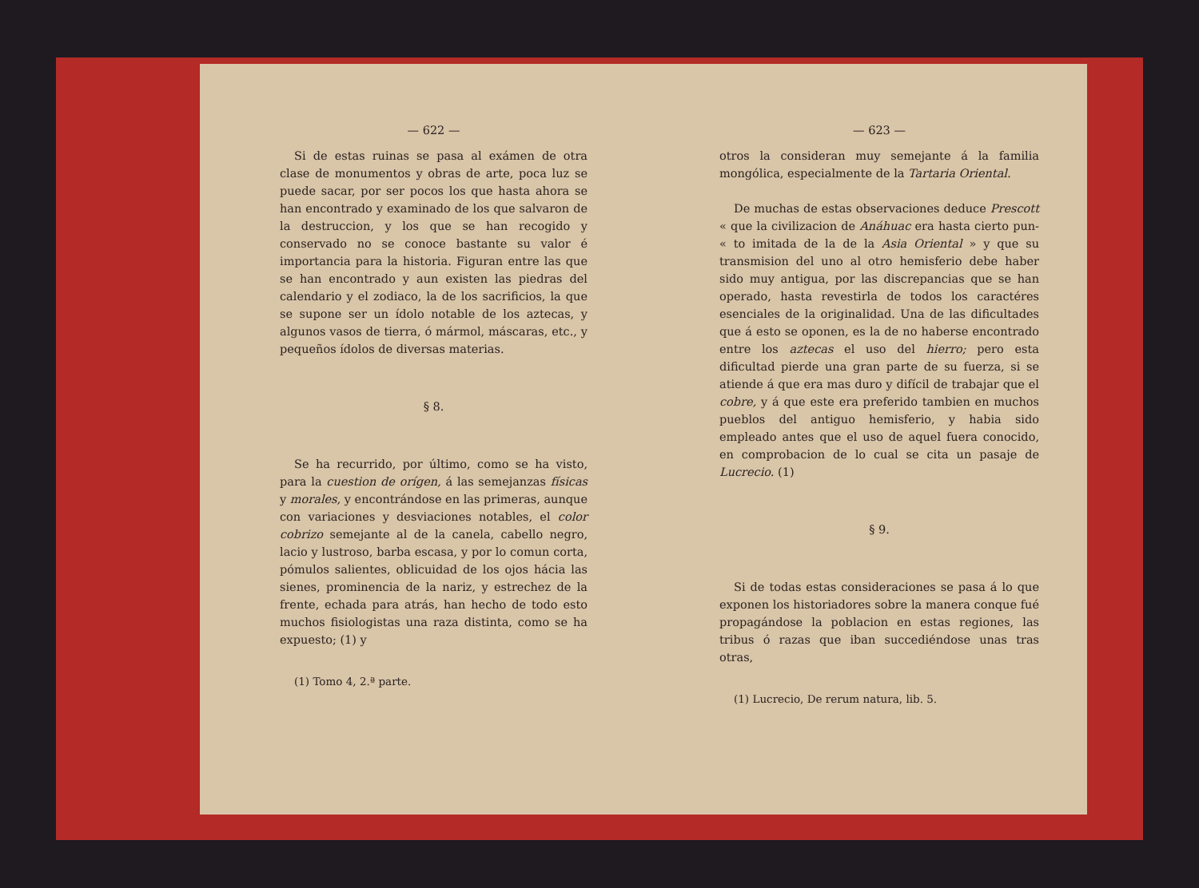— 622 —
Si de estas ruinas se pasa al exámen de otra clase de monumentos y obras de arte, poca luz se puede sacar, por ser pocos los que hasta ahora se han encontrado y examinado de los que salvaron de la destruccion, y los que se han recogido y conservado no se conoce bastante su valor é importancia para la historia. Figuran entre las que se han encontrado y aun existen las piedras del calendario y el zodiaco, la de los sacrificios, la que se supone ser un ídolo notable de los aztecas, y algunos vasos de tierra, ó mármol, máscaras, etc., y pequeños ídolos de diversas materias.
§ 8.
Se ha recurrido, por último, como se ha visto, para la cuestion de orígen, á las semejanzas físicas y morales, y encontrándose en las primeras, aunque con variaciones y desviaciones notables, el color cobrizo semejante al de la canela, cabello negro, lacio y lustroso, barba escasa, y por lo comun corta, pómulos salientes, oblicuidad de los ojos hácia las sienes, prominencia de la nariz, y estrechez de la frente, echada para atrás, han hecho de todo esto muchos fisiologistas una raza distinta, como se ha expuesto; (1) y
(1) Tomo 4, 2.ª parte.
— 623 —
otros la consideran muy semejante á la familia mongólica, especialmente de la Tartaria Oriental.
De muchas de estas observaciones deduce Prescott « que la civilizacion de Anáhuac era hasta cierto pun- « to imitada de la de la Asia Oriental » y que su transmision del uno al otro hemisferio debe haber sido muy antigua, por las discrepancias que se han operado, hasta revestirla de todos los caractéres esenciales de la originalidad. Una de las dificultades que á esto se oponen, es la de no haberse encontrado entre los aztecas el uso del hierro; pero esta dificultad pierde una gran parte de su fuerza, si se atiende á que era mas duro y difícil de trabajar que el cobre, y á que este era preferido tambien en muchos pueblos del antiguo hemisferio, y habia sido empleado antes que el uso de aquel fuera conocido, en comprobacion de lo cual se cita un pasaje de Lucrecio. (1)
§ 9.
Si de todas estas consideraciones se pasa á lo que exponen los historiadores sobre la manera conque fué propagándose la poblacion en estas regiones, las tribus ó razas que iban succediéndose unas tras otras,
(1) Lucrecio, De rerum natura, lib. 5.